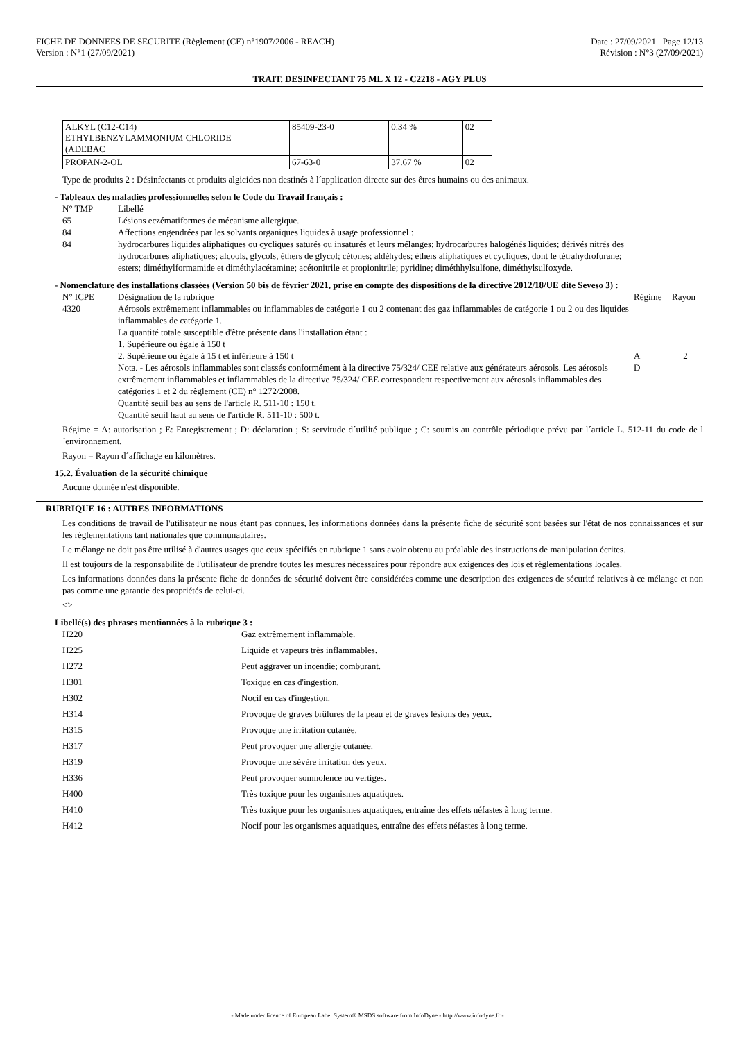FICHE DE DONNEES DE SECURITE (Règlement (CE) n°1907/2006 - REACH)
Version : N°1 (27/09/2021)
Date : 27/09/2021 Page 12/13
Révision : N°3 (27/09/2021)
TRAIT. DESINFECTANT 75 ML X 12 - C2218 - AGY PLUS
| ALKYL (C12-C14) ETHYLBENZYLAMMONIUM CHLORIDE (ADEBAC | 85409-23-0 | 0.34 % | 02 |
| PROPAN-2-OL | 67-63-0 | 37.67 % | 02 |
Type de produits 2 : Désinfectants et produits algicides non destinés à l´application directe sur des êtres humains ou des animaux.
- Tableaux des maladies professionnelles selon le Code du Travail français :
| N° TMP | Libellé |
| 65 | Lésions eczématiformes de mécanisme allergique. |
| 84 | Affections engendrées par les solvants organiques liquides à usage professionnel : |
| 84 | hydrocarbures liquides aliphatiques ou cycliques saturés ou insaturés et leurs mélanges; hydrocarbures halogénés liquides; dérivés nitrés des hydrocarbures aliphatiques; alcools, glycols, éthers de glycol; cétones; aldéhydes; éthers aliphatiques et cycliques, dont le tétrahydrofurane; esters; diméthylformamide et diméthylacétamine; acétonitrile et propionitrile; pyridine; diméthhylsulfone, diméthylsulfoxyde. |
- Nomenclature des installations classées (Version 50 bis de février 2021, prise en compte des dispositions de la directive 2012/18/UE dite Seveso 3) :
| N° ICPE | Désignation de la rubrique | Régime | Rayon |
| 4320 | Aérosols extrêmement inflammables ou inflammables de catégorie 1 ou 2 contenant des gaz inflammables de catégorie 1 ou 2 ou des liquides inflammables de catégorie 1. La quantité totale susceptible d'être présente dans l'installation étant : 1. Supérieure ou égale à 150 t 2. Supérieure ou égale à 15 t et inférieure à 150 t Nota. - Les aérosols inflammables sont classés conformément à la directive 75/324/ CEE relative aux générateurs aérosols. Les aérosols extrêmement inflammables et inflammables de la directive 75/324/ CEE correspondent respectivement aux aérosols inflammables des catégories 1 et 2 du règlement (CE) n° 1272/2008. Quantité seuil bas au sens de l'article R. 511-10 : 150 t. Quantité seuil haut au sens de l'article R. 511-10 : 500 t. | A D | 2 |
Régime = A: autorisation ; E: Enregistrement ; D: déclaration ; S: servitude d´utilité publique ; C: soumis au contrôle périodique prévu par l´article L. 512-11 du code de l´environnement.
Rayon = Rayon d´affichage en kilomètres.
15.2. Évaluation de la sécurité chimique
Aucune donnée n'est disponible.
RUBRIQUE 16 : AUTRES INFORMATIONS
Les conditions de travail de l'utilisateur ne nous étant pas connues, les informations données dans la présente fiche de sécurité sont basées sur l'état de nos connaissances et sur les réglementations tant nationales que communautaires.
Le mélange ne doit pas être utilisé à d'autres usages que ceux spécifiés en rubrique 1 sans avoir obtenu au préalable des instructions de manipulation écrites.
Il est toujours de la responsabilité de l'utilisateur de prendre toutes les mesures nécessaires pour répondre aux exigences des lois et réglementations locales.
Les informations données dans la présente fiche de données de sécurité doivent être considérées comme une description des exigences de sécurité relatives à ce mélange et non pas comme une garantie des propriétés de celui-ci.
<>
Libellé(s) des phrases mentionnées à la rubrique 3 :
| H220 | Gaz extrêmement inflammable. |
| H225 | Liquide et vapeurs très inflammables. |
| H272 | Peut aggraver un incendie; comburant. |
| H301 | Toxique en cas d'ingestion. |
| H302 | Nocif en cas d'ingestion. |
| H314 | Provoque de graves brûlures de la peau et de graves lésions des yeux. |
| H315 | Provoque une irritation cutanée. |
| H317 | Peut provoquer une allergie cutanée. |
| H319 | Provoque une sévère irritation des yeux. |
| H336 | Peut provoquer somnolence ou vertiges. |
| H400 | Très toxique pour les organismes aquatiques. |
| H410 | Très toxique pour les organismes aquatiques, entraîne des effets néfastes à long terme. |
| H412 | Nocif pour les organismes aquatiques, entraîne des effets néfastes à long terme. |
- Made under licence of European Label System® MSDS software from InfoDyne - http://www.infodyne.fr -